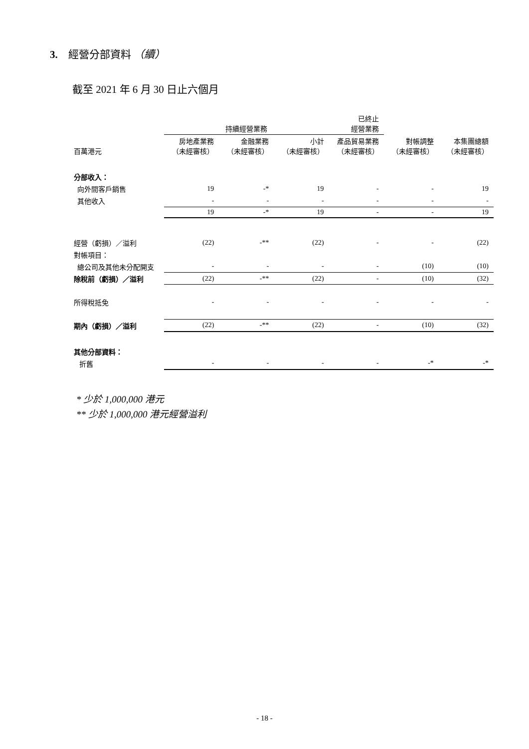3. 經營分部資料 （續）
截至 2021 年 6 月 30 日止六個月
| | 持續經營業務 | | | 已終止 經營業務 | | |
| 百萬港元 | 房地產業務 （未經審核） | 金融業務 （未經審核） | 小計 （未經審核） | 產品貿易業務 （未經審核） | 對帳調整 （未經審核） | 本集團總額 （未經審核） |
| 分部收入： | | | | | | |
| 向外間客戶銷售 | 19 | -* | 19 | - | - | 19 |
| 其他收入 | - | - | - | - | - | - |
| | 19 | -* | 19 | - | - | 19 |
| 經營（虧損）／溢利 | (22) | -** | (22) | - | - | (22) |
| 對帳項目： | | | | | | |
| 總公司及其他未分配開支 | - | - | - | - | (10) | (10) |
| 除稅前（虧損）／溢利 | (22) | -** | (22) | - | (10) | (32) |
| 所得稅抵免 | - | - | - | - | - | - |
| 期內（虧損）／溢利 | (22) | -** | (22) | - | (10) | (32) |
| 其他分部資料： | | | | | | |
| 折舊 | - | - | - | - | -* | -* |
* 少於 1,000,000 港元
** 少於 1,000,000 港元經營溢利
- 18 -